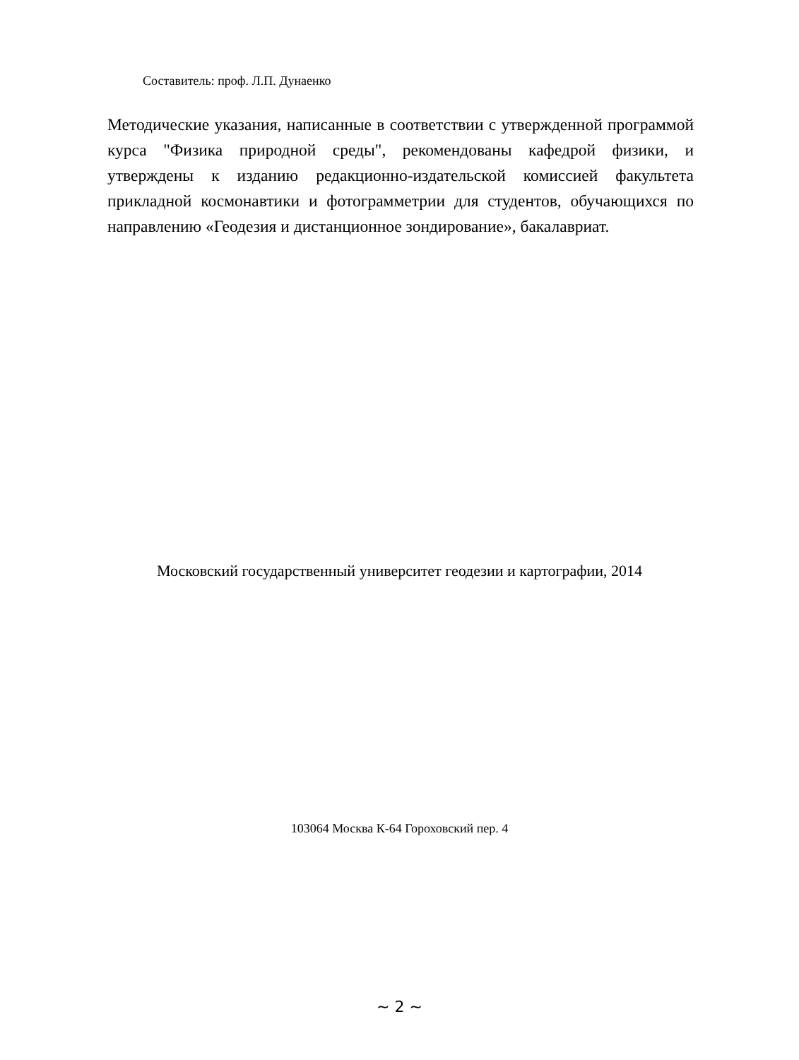Составитель: проф. Л.П. Дунаенко
Методические указания, написанные в соответствии с утвержденной программой курса "Физика природной среды", рекомендованы кафедрой физики, и утверждены к изданию редакционно-издательской комиссией факультета прикладной космонавтики и фотограмметрии для студентов, обучающихся по направлению «Геодезия и дистанционное зондирование», бакалавриат.
Московский государственный университет геодезии и картографии, 2014
103064 Москва К-64 Гороховский пер. 4
~ 2 ~